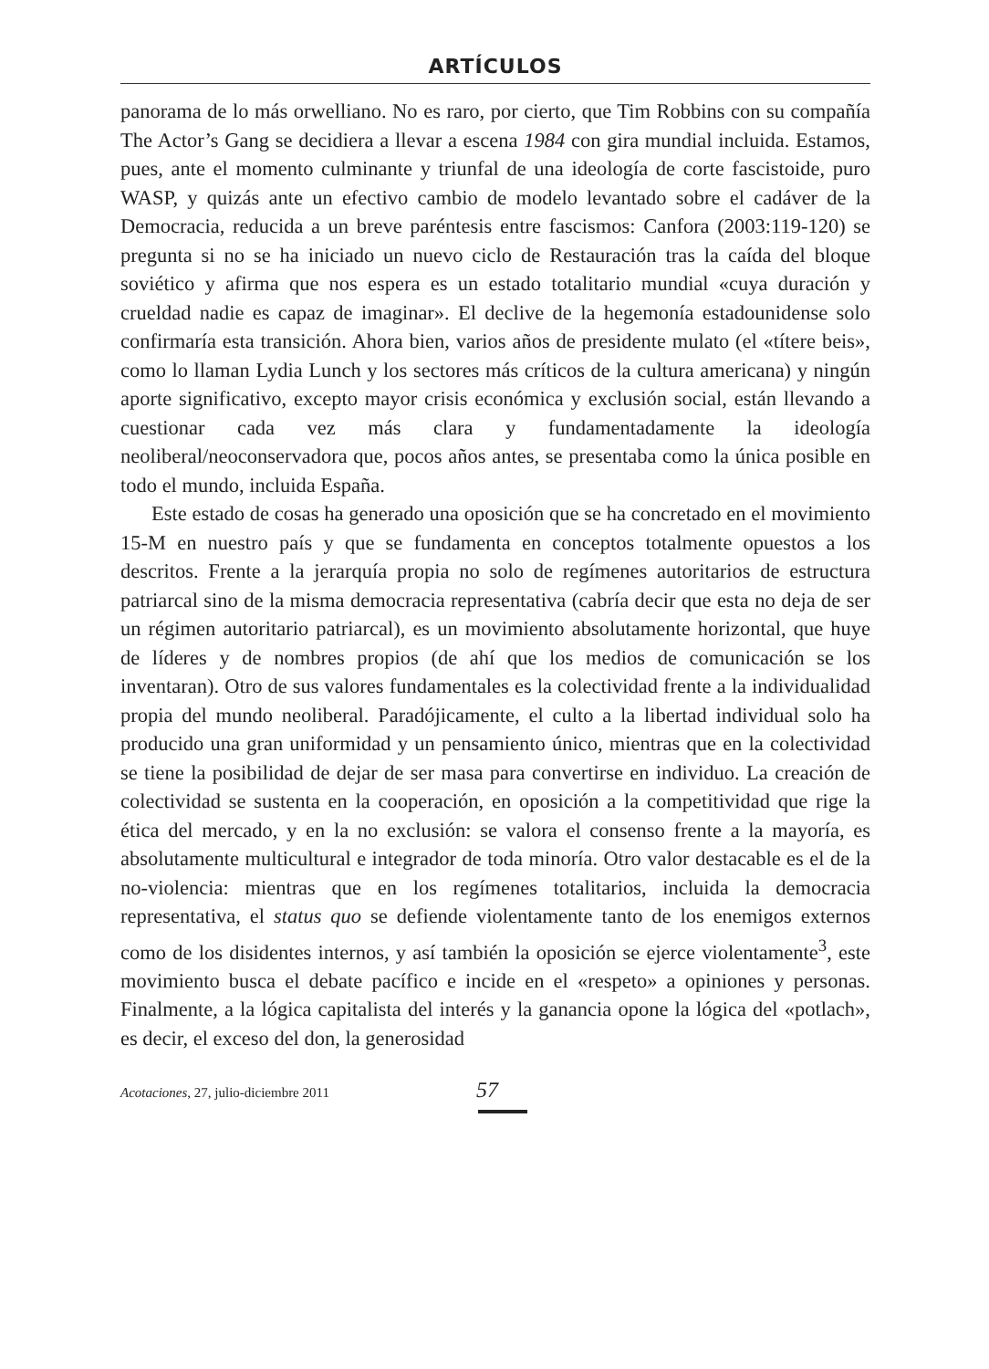ARTÍCULOS
panorama de lo más orwelliano. No es raro, por cierto, que Tim Robbins con su compañía The Actor’s Gang se decidiera a llevar a escena 1984 con gira mundial incluida. Estamos, pues, ante el momento culminante y triunfal de una ideología de corte fascistoide, puro WASP, y quizás ante un efectivo cambio de modelo levantado sobre el cadáver de la Democracia, reducida a un breve paréntesis entre fascismos: Canfora (2003:119-120) se pregunta si no se ha iniciado un nuevo ciclo de Restauración tras la caída del bloque soviético y afirma que nos espera es un estado totalitario mundial «cuya duración y crueldad nadie es capaz de imaginar». El declive de la hegemonía estadounidense solo confirmaría esta transición. Ahora bien, varios años de presidente mulato (el «títere beis», como lo llaman Lydia Lunch y los sectores más críticos de la cultura americana) y ningún aporte significativo, excepto mayor crisis económica y exclusión social, están llevando a cuestionar cada vez más clara y fundamentadamente la ideología neoliberal/neoconservadora que, pocos años antes, se presentaba como la única posible en todo el mundo, incluida España.
Este estado de cosas ha generado una oposición que se ha concretado en el movimiento 15-M en nuestro país y que se fundamenta en conceptos totalmente opuestos a los descritos. Frente a la jerarquía propia no solo de regímenes autoritarios de estructura patriarcal sino de la misma democracia representativa (cabría decir que esta no deja de ser un régimen autoritario patriarcal), es un movimiento absolutamente horizontal, que huye de líderes y de nombres propios (de ahí que los medios de comunicación se los inventaran). Otro de sus valores fundamentales es la colectividad frente a la individualidad propia del mundo neoliberal. Paradójicamente, el culto a la libertad individual solo ha producido una gran uniformidad y un pensamiento único, mientras que en la colectividad se tiene la posibilidad de dejar de ser masa para convertirse en individuo. La creación de colectividad se sustenta en la cooperación, en oposición a la competitividad que rige la ética del mercado, y en la no exclusión: se valora el consenso frente a la mayoría, es absolutamente multicultural e integrador de toda minoría. Otro valor destacable es el de la no-violencia: mientras que en los regímenes totalitarios, incluida la democracia representativa, el status quo se defiende violentamente tanto de los enemigos externos como de los disidentes internos, y así también la oposición se ejerce violentamente<sup>3</sup>, este movimiento busca el debate pacífico e incide en el «respeto» a opiniones y personas. Finalmente, a la lógica capitalista del interés y la ganancia opone la lógica del «potlach», es decir, el exceso del don, la generosidad
Acotaciones, 27, julio-diciembre 2011 57